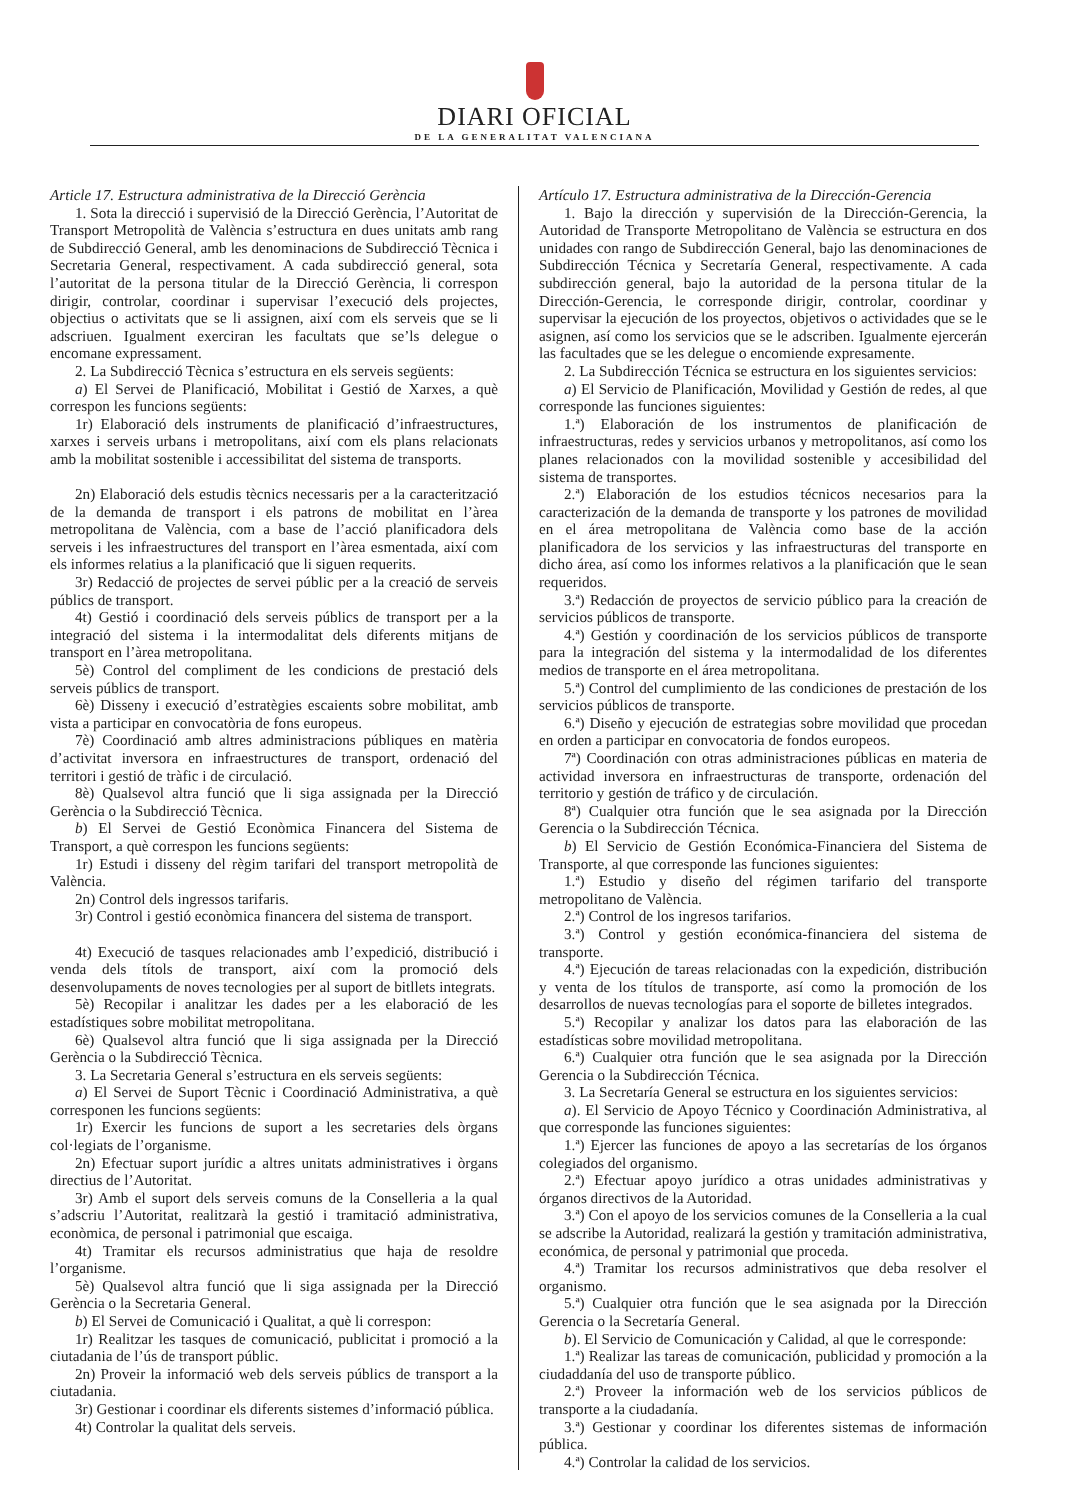DIARI OFICIAL
DE LA GENERALITAT VALENCIANA
Article 17. Estructura administrativa de la Direcció Gerència
1. Sota la direcció i supervisió de la Direcció Gerència, l’Autoritat de Transport Metropolità de València s’estructura en dues unitats amb rang de Subdirecció General, amb les denominacions de Subdirecció Tècnica i Secretaria General, respectivament. A cada subdirecció general, sota l’autoritat de la persona titular de la Direcció Gerència, li correspon dirigir, controlar, coordinar i supervisar l’execució dels projectes, objectius o activitats que se li assignen, així com els serveis que se li adscriuen. Igualment exerciran les facultats que se’ls delegue o encomane expressament.
2. La Subdirecció Tècnica s’estructura en els serveis següents:
a) El Servei de Planificació, Mobilitat i Gestió de Xarxes, a què correspon les funcions següents:
1r) Elaboració dels instruments de planificació d’infraestructures, xarxes i serveis urbans i metropolitans, així com els plans relacionats amb la mobilitat sostenible i accessibilitat del sistema de transports.
2n) Elaboració dels estudis tècnics necessaris per a la caracterització de la demanda de transport i els patrons de mobilitat en l’àrea metropolitana de València, com a base de l’acció planificadora dels serveis i les infraestructures del transport en l’àrea esmentada, així com els informes relatius a la planificació que li siguen requerits.
3r) Redacció de projectes de servei públic per a la creació de serveis públics de transport.
4t) Gestió i coordinació dels serveis públics de transport per a la integració del sistema i la intermodalitat dels diferents mitjans de transport en l’àrea metropolitana.
5è) Control del compliment de les condicions de prestació dels serveis públics de transport.
6è) Disseny i execució d’estratègies escaients sobre mobilitat, amb vista a participar en convocatòria de fons europeus.
7è) Coordinació amb altres administracions públiques en matèria d’activitat inversora en infraestructures de transport, ordenació del territori i gestió de tràfic i de circulació.
8è) Qualsevol altra funció que li siga assignada per la Direcció Gerència o la Subdirecció Tècnica.
b) El Servei de Gestió Econòmica Financera del Sistema de Transport, a què correspon les funcions següents:
1r) Estudi i disseny del règim tarifari del transport metropolità de València.
2n) Control dels ingressos tarifaris.
3r) Control i gestió econòmica financera del sistema de transport.
4t) Execució de tasques relacionades amb l’expedició, distribució i venda dels títols de transport, així com la promoció dels desenvolupaments de noves tecnologies per al suport de bitllets integrats.
5è) Recopilar i analitzar les dades per a les elaboració de les estadístiques sobre mobilitat metropolitana.
6è) Qualsevol altra funció que li siga assignada per la Direcció Gerència o la Subdirecció Tècnica.
3. La Secretaria General s’estructura en els serveis següents:
a) El Servei de Suport Tècnic i Coordinació Administrativa, a què corresponen les funcions següents:
1r) Exercir les funcions de suport a les secretaries dels òrgans col·legiats de l’organisme.
2n) Efectuar suport jurídic a altres unitats administratives i òrgans directius de l’Autoritat.
3r) Amb el suport dels serveis comuns de la Conselleria a la qual s’adscriu l’Autoritat, realitzarà la gestió i tramitació administrativa, econòmica, de personal i patrimonial que escaiga.
4t) Tramitar els recursos administratius que haja de resoldre l’organisme.
5è) Qualsevol altra funció que li siga assignada per la Direcció Gerència o la Secretaria General.
b) El Servei de Comunicació i Qualitat, a què li correspon:
1r) Realitzar les tasques de comunicació, publicitat i promoció a la ciutadania de l’ús de transport públic.
2n) Proveir la informació web dels serveis públics de transport a la ciutadania.
3r) Gestionar i coordinar els diferents sistemes d’informació pública.
4t) Controlar la qualitat dels serveis.
Artículo 17. Estructura administrativa de la Dirección-Gerencia
1. Bajo la dirección y supervisión de la Dirección-Gerencia, la Autoridad de Transporte Metropolitano de València se estructura en dos unidades con rango de Subdirección General, bajo las denominaciones de Subdirección Técnica y Secretaría General, respectivamente. A cada subdirección general, bajo la autoridad de la persona titular de la Dirección-Gerencia, le corresponde dirigir, controlar, coordinar y supervisar la ejecución de los proyectos, objetivos o actividades que se le asignen, así como los servicios que se le adscriben. Igualmente ejercerán las facultades que se les delegue o encomiende expresamente.
2. La Subdirección Técnica se estructura en los siguientes servicios:
a) El Servicio de Planificación, Movilidad y Gestión de redes, al que corresponde las funciones siguientes:
1.ª) Elaboración de los instrumentos de planificación de infraestructuras, redes y servicios urbanos y metropolitanos, así como los planes relacionados con la movilidad sostenible y accesibilidad del sistema de transportes.
2.ª) Elaboración de los estudios técnicos necesarios para la caracterización de la demanda de transporte y los patrones de movilidad en el área metropolitana de València como base de la acción planificadora de los servicios y las infraestructuras del transporte en dicho área, así como los informes relativos a la planificación que le sean requeridos.
3.ª) Redacción de proyectos de servicio público para la creación de servicios públicos de transporte.
4.ª) Gestión y coordinación de los servicios públicos de transporte para la integración del sistema y la intermodalidad de los diferentes medios de transporte en el área metropolitana.
5.ª) Control del cumplimiento de las condiciones de prestación de los servicios públicos de transporte.
6.ª) Diseño y ejecución de estrategias sobre movilidad que procedan en orden a participar en convocatoria de fondos europeos.
7ª) Coordinación con otras administraciones públicas en materia de actividad inversora en infraestructuras de transporte, ordenación del territorio y gestión de tráfico y de circulación.
8ª) Cualquier otra función que le sea asignada por la Dirección Gerencia o la Subdirección Técnica.
b) El Servicio de Gestión Económica-Financiera del Sistema de Transporte, al que corresponde las funciones siguientes:
1.ª) Estudio y diseño del régimen tarifario del transporte metropolitano de València.
2.ª) Control de los ingresos tarifarios.
3.ª) Control y gestión económica-financiera del sistema de transporte.
4.ª) Ejecución de tareas relacionadas con la expedición, distribución y venta de los títulos de transporte, así como la promoción de los desarrollos de nuevas tecnologías para el soporte de billetes integrados.
5.ª) Recopilar y analizar los datos para las elaboración de las estadísticas sobre movilidad metropolitana.
6.ª) Cualquier otra función que le sea asignada por la Dirección Gerencia o la Subdirección Técnica.
3. La Secretaría General se estructura en los siguientes servicios:
a). El Servicio de Apoyo Técnico y Coordinación Administrativa, al que corresponde las funciones siguientes:
1.ª) Ejercer las funciones de apoyo a las secretarías de los órganos colegiados del organismo.
2.ª) Efectuar apoyo jurídico a otras unidades administrativas y órganos directivos de la Autoridad.
3.ª) Con el apoyo de los servicios comunes de la Conselleria a la cual se adscribe la Autoridad, realizará la gestión y tramitación administrativa, económica, de personal y patrimonial que proceda.
4.ª) Tramitar los recursos administrativos que deba resolver el organismo.
5.ª) Cualquier otra función que le sea asignada por la Dirección Gerencia o la Secretaría General.
b). El Servicio de Comunicación y Calidad, al que le corresponde:
1.ª) Realizar las tareas de comunicación, publicidad y promoción a la ciudaddanía del uso de transporte público.
2.ª) Proveer la información web de los servicios públicos de transporte a la ciudadanía.
3.ª) Gestionar y coordinar los diferentes sistemas de información pública.
4.ª) Controlar la calidad de los servicios.